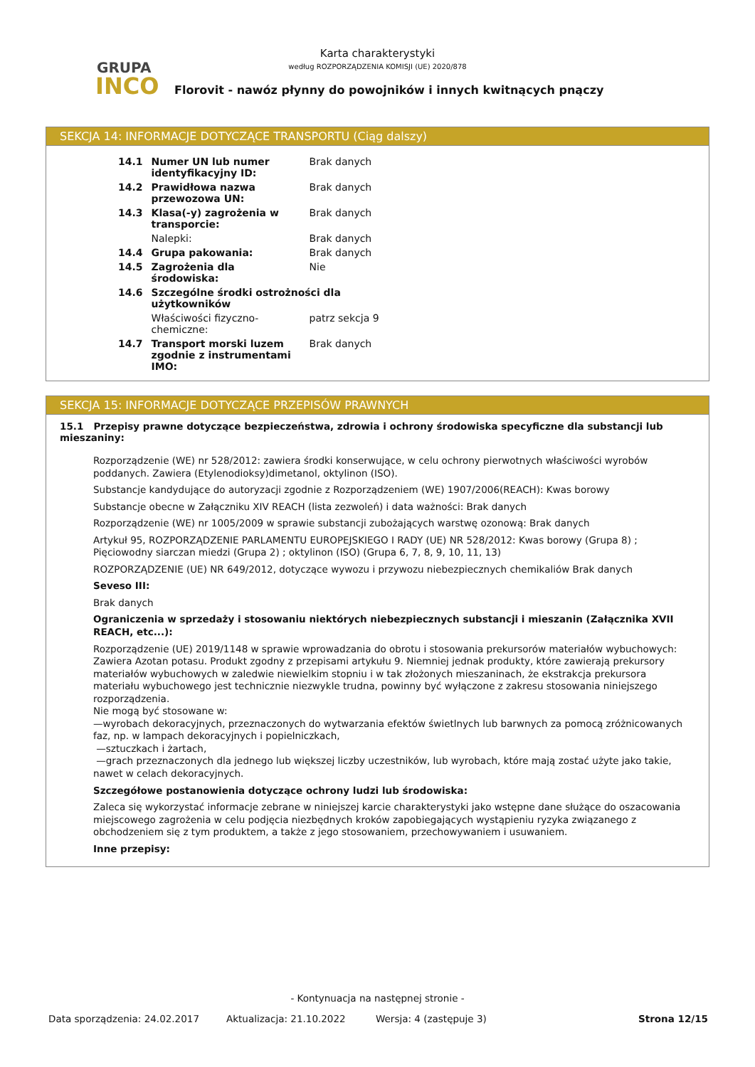GRUPA
INCO
Karta charakterystyki
według ROZPORZĄDZENIA KOMISJI (UE) 2020/878
Florovit - nawóz płynny do powojników i innych kwitnących pnączy
SEKCJA 14: INFORMACJE DOTYCZĄCE TRANSPORTU (Ciąg dalszy)
| 14.1 | Numer UN lub numer identyfikacyjny ID: | Brak danych |
| 14.2 | Prawidłowa nazwa przewozowa UN: | Brak danych |
| 14.3 | Klasa(-y) zagrożenia w transporcie: | Brak danych |
| | Nalepki: | Brak danych |
| 14.4 | Grupa pakowania: | Brak danych |
| 14.5 | Zagrożenia dla środowiska: | Nie |
| 14.6 | Szczególne środki ostrożności dla użytkowników | |
| | Właściwości fizyczno-chemiczne: | patrz sekcja 9 |
| 14.7 | Transport morski luzem zgodnie z instrumentami IMO: | Brak danych |
SEKCJA 15: INFORMACJE DOTYCZĄCE PRZEPISÓW PRAWNYCH
15.1 Przepisy prawne dotyczące bezpieczeństwa, zdrowia i ochrony środowiska specyficzne dla substancji lub mieszaniny:
Rozporządzenie (WE) nr 528/2012: zawiera środki konserwujące, w celu ochrony pierwotnych właściwości wyrobów poddanych. Zawiera (Etylenodioksy)dimetanol, oktylinon (ISO).
Substancje kandydujące do autoryzacji zgodnie z Rozporządzeniem (WE) 1907/2006(REACH): Kwas borowy
Substancje obecne w Załączniku XIV REACH (lista zezwoleń) i data ważności: Brak danych
Rozporządzenie (WE) nr 1005/2009 w sprawie substancji zubożających warstwę ozonową: Brak danych
Artykuł 95, ROZPORZĄDZENIE PARLAMENTU EUROPEJSKIEGO I RADY (UE) NR 528/2012: Kwas borowy (Grupa 8) ; Pięciowodny siarczan miedzi (Grupa 2) ; oktylinon (ISO) (Grupa 6, 7, 8, 9, 10, 11, 13)
ROZPORZĄDZENIE (UE) NR 649/2012, dotyczące wywozu i przywozu niebezpiecznych chemikaliów Brak danych
Seveso III:
Brak danych
Ograniczenia w sprzedaży i stosowaniu niektórych niebezpiecznych substancji i mieszanin (Załącznika XVII REACH, etc...):
Rozporządzenie (UE) 2019/1148 w sprawie wprowadzania do obrotu i stosowania prekursorów materiałów wybuchowych: Zawiera Azotan potasu. Produkt zgodny z przepisami artykułu 9. Niemniej jednak produkty, które zawierają prekursory materiałów wybuchowych w zaledwie niewielkim stopniu i w tak złożonych mieszaninach, że ekstrakcja prekursora materiału wybuchowego jest technicznie niezwykle trudna, powinny być wyłączone z zakresu stosowania niniejszego rozporządzenia.
Nie mogą być stosowane w:
—wyrobach dekoracyjnych, przeznaczonych do wytwarzania efektów świetlnych lub barwnych za pomocą zróżnicowanych faz, np. w lampach dekoracyjnych i popielniczkach,
—sztuczkach i żartach,
—grach przeznaczonych dla jednego lub większej liczby uczestników, lub wyrobach, które mają zostać użyte jako takie, nawet w celach dekoracyjnych.
Szczegółowe postanowienia dotyczące ochrony ludzi lub środowiska:
Zaleca się wykorzystać informacje zebrane w niniejszej karcie charakterystyki jako wstępne dane służące do oszacowania miejscowego zagrożenia w celu podjęcia niezbędnych kroków zapobiegających wystąpieniu ryzyka związanego z obchodzeniem się z tym produktem, a także z jego stosowaniem, przechowywaniem i usuwaniem.
Inne przepisy:
- Kontynuacja na następnej stronie -
Data sporządzenia: 24.02.2017 Aktualizacja: 21.10.2022 Wersja: 4 (zastępuje 3) Strona 12/15